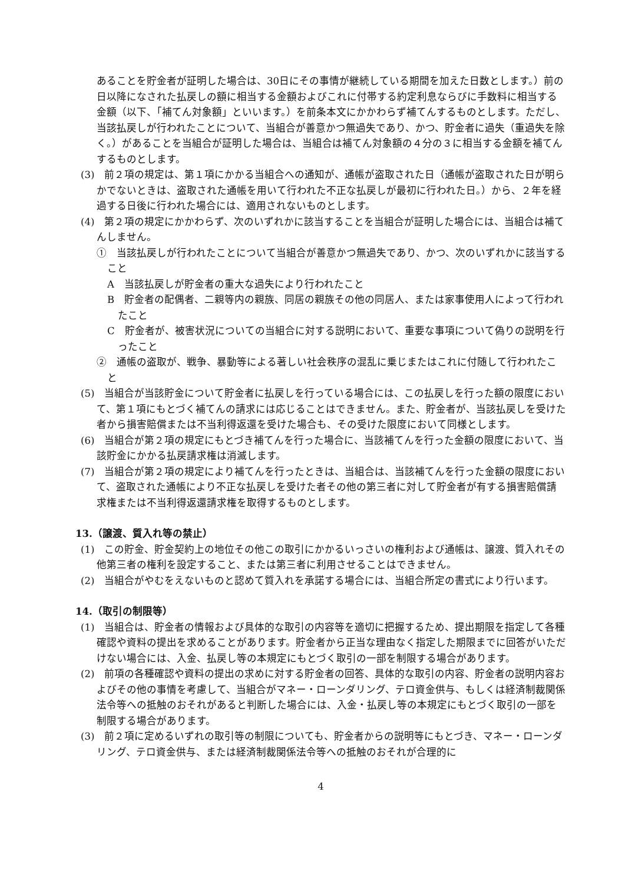あることを貯金者が証明した場合は、30日にその事情が継続している期間を加えた日数とします。）前の日以降になされた払戻しの額に相当する金額およびこれに付帯する約定利息ならびに手数料に相当する金額（以下、「補てん対象額」といいます。）を前条本文にかかわらず補てんするものとします。ただし、当該払戻しが行われたことについて、当組合が善意かつ無過失であり、かつ、貯金者に過失（重過失を除く。）があることを当組合が証明した場合は、当組合は補てん対象額の４分の３に相当する金額を補てんするものとします。
(3)　前２項の規定は、第１項にかかる当組合への通知が、通帳が盗取された日（通帳が盗取された日が明らかでないときは、盗取された通帳を用いて行われた不正な払戻しが最初に行われた日。）から、２年を経過する日後に行われた場合には、適用されないものとします。
(4)　第２項の規定にかかわらず、次のいずれかに該当することを当組合が証明した場合には、当組合は補てんしません。
①　当該払戻しが行われたことについて当組合が善意かつ無過失であり、かつ、次のいずれかに該当すること
A　当該払戻しが貯金者の重大な過失により行われたこと
B　貯金者の配偶者、二親等内の親族、同居の親族その他の同居人、または家事使用人によって行われたこと
C　貯金者が、被害状況についての当組合に対する説明において、重要な事項について偽りの説明を行ったこと
②　通帳の盗取が、戦争、暴動等による著しい社会秩序の混乱に乗じまたはこれに付随して行われたこと
(5)　当組合が当該貯金について貯金者に払戻しを行っている場合には、この払戻しを行った額の限度において、第１項にもとづく補てんの請求には応じることはできません。また、貯金者が、当該払戻しを受けた者から損害賠償または不当利得返還を受けた場合も、その受けた限度において同様とします。
(6)　当組合が第２項の規定にもとづき補てんを行った場合に、当該補てんを行った金額の限度において、当該貯金にかかる払戻請求権は消滅します。
(7)　当組合が第２項の規定により補てんを行ったときは、当組合は、当該補てんを行った金額の限度において、盗取された通帳により不正な払戻しを受けた者その他の第三者に対して貯金者が有する損害賠償請求権または不当利得返還請求権を取得するものとします。
13.（譲渡、質入れ等の禁止）
(1)　この貯金、貯金契約上の地位その他この取引にかかるいっさいの権利および通帳は、譲渡、質入れその他第三者の権利を設定すること、または第三者に利用させることはできません。
(2)　当組合がやむをえないものと認めて質入れを承諾する場合には、当組合所定の書式により行います。
14.（取引の制限等）
(1)　当組合は、貯金者の情報および具体的な取引の内容等を適切に把握するため、提出期限を指定して各種確認や資料の提出を求めることがあります。貯金者から正当な理由なく指定した期限までに回答がいただけない場合には、入金、払戻し等の本規定にもとづく取引の一部を制限する場合があります。
(2)　前項の各種確認や資料の提出の求めに対する貯金者の回答、具体的な取引の内容、貯金者の説明内容およびその他の事情を考慮して、当組合がマネー・ローンダリング、テロ資金供与、もしくは経済制裁関係法令等への抵触のおそれがあると判断した場合には、入金・払戻し等の本規定にもとづく取引の一部を制限する場合があります。
(3)　前２項に定めるいずれの取引等の制限についても、貯金者からの説明等にもとづき、マネー・ローンダリング、テロ資金供与、または経済制裁関係法令等への抵触のおそれが合理的に
4